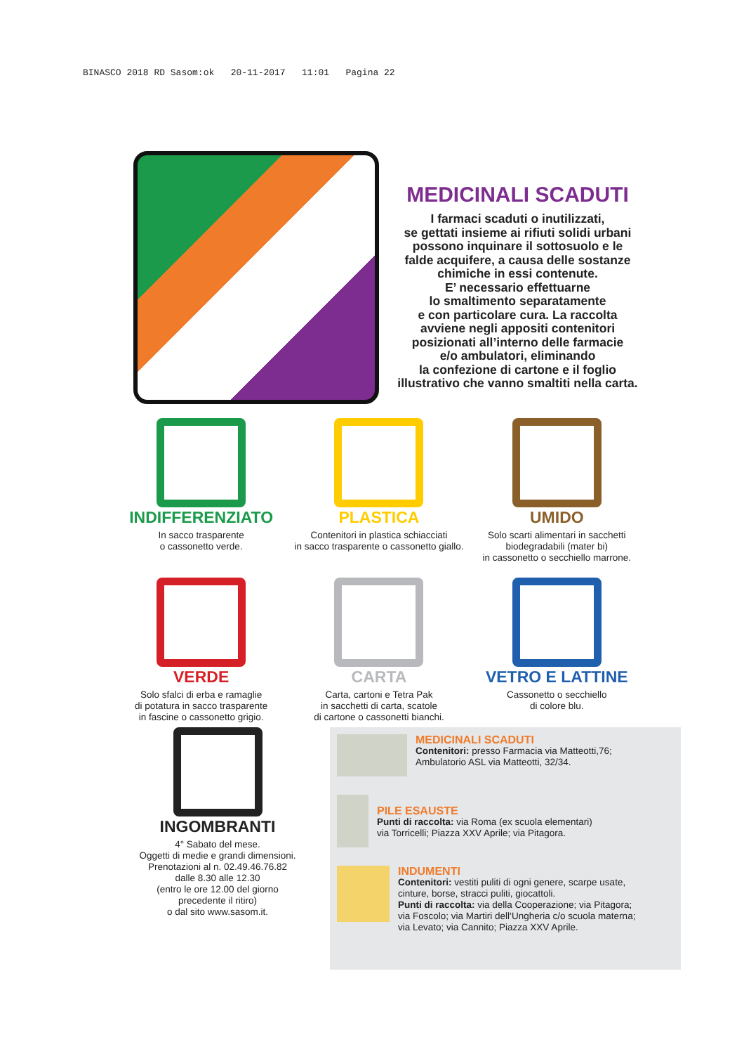BINASCO 2018 RD Sasom:ok 20-11-2017 11:01 Pagina 22
MEDICINALI SCADUTI
I farmaci scaduti o inutilizzati,
se gettati insieme ai rifiuti solidi urbani
possono inquinare il sottosuolo e le
falde acquifere, a causa delle sostanze
chimiche in essi contenute.
E’ necessario effettuarne
lo smaltimento separatamente
e con particolare cura. La raccolta
avviene negli appositi contenitori
posizionati all’interno delle farmacie
e/o ambulatori, eliminando
la confezione di cartone e il foglio
illustrativo che vanno smaltiti nella carta.
INDIFFERENZIATO
In sacco trasparente
o cassonetto verde.
PLASTICA
Contenitori in plastica schiacciati
in sacco trasparente o cassonetto giallo.
UMIDO
Solo scarti alimentari in sacchetti
biodegradabili (mater bi)
in cassonetto o secchiello marrone.
VERDE
Solo sfalci di erba e ramaglie
di potatura in sacco trasparente
in fascine o cassonetto grigio.
CARTA
Carta, cartoni e Tetra Pak
in sacchetti di carta, scatole
di cartone o cassonetti bianchi.
VETRO E LATTINE
Cassonetto o secchiello
di colore blu.
INGOMBRANTI
4° Sabato del mese.
Oggetti di medie e grandi dimensioni.
Prenotazioni al n. 02.49.46.76.82
dalle 8.30 alle 12.30
(entro le ore 12.00 del giorno
precedente il ritiro)
o dal sito www.sasom.it.
MEDICINALI SCADUTI
Contenitori: presso Farmacia via Matteotti,76;
Ambulatorio ASL via Matteotti, 32/34.
PILE ESAUSTE
Punti di raccolta: via Roma (ex scuola elementari)
via Torricelli; Piazza XXV Aprile; via Pitagora.
INDUMENTI
Contenitori: vestiti puliti di ogni genere, scarpe usate,
cinture, borse, stracci puliti, giocattoli.
Punti di raccolta: via della Cooperazione; via Pitagora;
via Foscolo; via Martiri dell‘Ungheria c/o scuola materna;
via Levato; via Cannito; Piazza XXV Aprile.